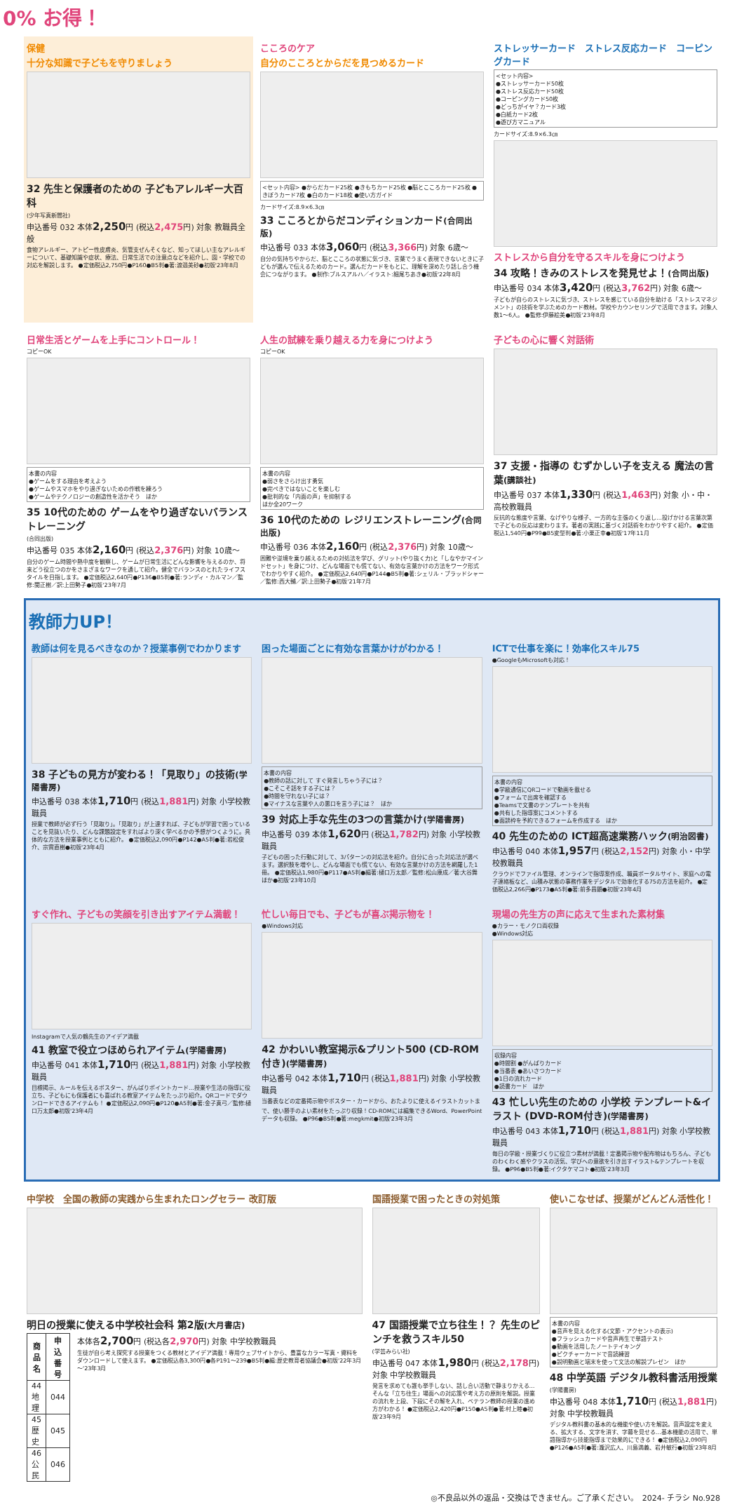0% お得！
保健
十分な知識で子どもを守りましょう
32 先生と保護者のための 子どもアレルギー大百科
(少年写真新聞社)
申込番号 032 本体2,250円 (税込2,475円) 対象 教職員全般
食物アレルギー、アトピー性皮膚炎、気管支ぜんそくなど、知ってほしい主なアレルギーについて、基礎知識や症状、療法、日常生活での注意点などを紹介し、園・学校での対応を解説します。 ●定価税込2,750円●P160●B5判●著:渡邉美砂●初版'23年8月
こころのケア
自分のこころとからだを見つめるカード
<セット内容> ●からだカード25枚 ●きもちカード25枚 ●脳とこころカード25枚 ●きぼうカード7枚 ●白のカード18枚 ●使い方ガイド
カードサイズ:8.9×6.3㎝
33 こころとからだコンディションカード(合同出版)
申込番号 033 本体3,060円 (税込3,366円) 対象 6歳～
自分の気持ちやからだ、脳とこころの状態に気づき、言葉でうまく表現できないときに子どもが選んで伝えるためのカード。選んだカードをもとに、理解を深めたり話し合う機会につながります。 ●制作:ブルスアルハ／イラスト:細尾ちあき●初版'22年8月
ストレッサーカード　ストレス反応カード　コーピングカード
<セット内容>
●ストレッサーカード50枚
●ストレス反応カード50枚
●コーピングカード50枚
●どっちがイヤ？カード3枚
●白紙カード2枚
●遊び方マニュアル
カードサイズ:8.9×6.3㎝
ストレスから自分を守るスキルを身につけよう
34 攻略！きみのストレスを発見せよ！(合同出版)
申込番号 034 本体3,420円 (税込3,762円) 対象 6歳～
子どもが自らのストレスに気づき、ストレスを感じている自分を助ける「ストレスマネジメント」の技術を学ぶためのカード教材。学校やカウンセリングで活用できます。対象人数1～6人。 ●監修:伊藤絵美●初版'23年8月
日常生活とゲームを上手にコントロール！
コピーOK
本書の内容
●ゲームをする理由を考えよう
●ゲームやスマホをやり過ぎないための作戦を練ろう
●ゲームやテクノロジーの創造性を活かそう　ほか
35 10代のための ゲームをやり過ぎないバランストレーニング
(合同出版)
申込番号 035 本体2,160円 (税込2,376円) 対象 10歳～
自分のゲーム時間や熱中度を観察し、ゲームが日常生活にどんな影響を与えるのか、将来どう役立つのかをさまざまなワークを通して紹介。健全でバランスのとれたライフスタイルを目指します。 ●定価税込2,640円●P136●B5判●著:ランディ・カルマン／監修:関正樹／訳:上田勢子●初版'23年7月
人生の試練を乗り越える力を身につけよう
コピーOK
本書の内容
●弱さをさらけ出す勇気
●完ぺきではないことを楽しむ
●批判的な「内面の声」を抑制する
ほか全20ワーク
36 10代のための レジリエンストレーニング(合同出版)
申込番号 036 本体2,160円 (税込2,376円) 対象 10歳～
困難や逆境を乗り越えるための対処法を学び、グリット(やり抜く力)と「しなやかマインドセット」を身につけ、どんな場面でも慌てない、有効な言葉かけの方法をワーク形式でわかりやすく紹介。 ●定価税込2,640円●P144●B5判●著:シェリル・ブラッドシャー／監修:西大輔／訳:上田勢子●初版'21年7月
子どもの心に響く対話術
37 支援・指導の むずかしい子を支える 魔法の言葉(講談社)
申込番号 037 本体1,330円 (税込1,463円) 対象 小・中・高校教職員
反抗的な態度や言葉、なげやりな様子、一方的な主張のくり返し…投げかける言葉次第で子どもの反応は変わります。著者の実践に基づく対話術をわかりやすく紹介。 ●定価税込1,540円●P99●B5変型判●著:小栗正幸●初版'17年11月
教師力UP！
教師は何を見るべきなのか？授業事例でわかります
38 子どもの見方が変わる！「見取り」の技術(学陽書房)
申込番号 038 本体1,710円 (税込1,881円) 対象 小学校教職員
授業で教師が必ず行う「見取り」。「見取り」が上達すれば、子どもが学習で困っていることを見抜いたり、どんな課題設定をすればより深く学べるかの予想がつくように。具体的な方法を授業事例とともに紹介。 ●定価税込2,090円●P142●A5判●著:若松俊介、宗實直樹●初版'23年4月
困った場面ごとに有効な言葉かけがわかる！
本書の内容
●教師の話に対して すぐ発言しちゃう子には？
●こそこそ話をする子には？
●時間を守れない子には？
●マイナスな言葉や人の悪口を言う子には？　ほか
39 対応上手な先生の3つの言葉かけ(学陽書房)
申込番号 039 本体1,620円 (税込1,782円) 対象 小学校教職員
子どもの困った行動に対して、3パターンの対応法を紹介。自分に合った対応法が選べます。選択肢を増やし、どんな場面でも慌てない、有効な言葉かけの方法を網羅した1冊。 ●定価税込1,980円●P117●A5判●編著:樋口万太郎／監修:松山康成／著:大谷舞ほか●初版'23年10月
ICTで仕事を楽に！効率化スキル75
●GoogleもMicrosoftも対応！
本書の内容
●学級通信にQRコードで動画を載せる
●フォームで出席を確認する
●Teamsで文書のテンプレートを共有
●共有した指導案にコメントする
●面談枠を予約できるフォームを作成する　ほか
40 先生のための ICT超高速業務ハック(明治図書)
申込番号 040 本体1,957円 (税込2,152円) 対象 小・中学校教職員
クラウドでファイル管理、オンラインで指導案作成、職員ポータルサイト、家庭への電子連絡板など、山積み状態の事務作業をデジタルで効率化する75の方法を紹介。 ●定価税込2,266円●P173●A5判●著:前多昌顕●初版'23年4月
すぐ作れ、子どもの笑顔を引き出すアイテム満載！
Instagramで人気の鶴先生のアイデア満載
41 教室で役立つほめられアイテム(学陽書房)
申込番号 041 本体1,710円 (税込1,881円) 対象 小学校教職員
目標掲示、ルールを伝えるポスター、がんばりポイントカード…授業や生活の指導に役立ち、子どもにも保護者にも喜ばれる教室アイテムをたっぷり紹介。QRコードでダウンロードできるアイテムも！ ●定価税込2,090円●P120●A5判●著:金子真弓／監修:樋口万太郎●初版'23年4月
忙しい毎日でも、子どもが喜ぶ掲示物を！
●Windows対応
42 かわいい教室掲示&プリント500 (CD-ROM付き)(学陽書房)
申込番号 042 本体1,710円 (税込1,881円) 対象 小学校教職員
当番表などの定番掲示物やポスター・カードから、おたよりに使えるイラストカットまで、使い勝手のよい素材をたっぷり収録！CD-ROMには編集できるWord、PowerPointデータも収録。 ●P96●B5判●著:megkmit●初版'23年3月
現場の先生方の声に応えて生まれた素材集
●カラー・モノクロ両収録
●Windows対応
収録内容
●時間割 ●がんばりカード
●当番表 ●あいさつカード
●1日の流れカード
●読書カード　ほか
43 忙しい先生のための 小学校 テンプレート&イラスト (DVD-ROM付き)(学陽書房)
申込番号 043 本体1,710円 (税込1,881円) 対象 小学校教職員
毎日の学級・授業づくりに役立つ素材が満載！定番掲示物や配布物はもちろん、子どものわくわく感やクラスの活気、学びへの意欲を引き出すイラスト&テンプレートを収録。 ●P96●B5判●著:イクタケマコト●初版'23年3月
中学校　全国の教師の実践から生まれたロングセラー 改訂版
明日の授業に使える中学校社会科 第2版(大月書店)
| 商品名 | 申込番号 |
| --- | --- |
| 44 地理 | 044 |
| 45 歴史 | 045 |
| 46 公民 | 046 |
本体各2,700円 (税込各2,970円) 対象 中学校教職員
生徒が自ら考え探究する授業をつくる教材とアイデア満載！専用ウェブサイトから、豊富なカラー写真・資料をダウンロードして使えます。 ●定価税込各3,300円●各P191～239●B5判●編:歴史教育者協議会●初版'22年3月～'23年3月
国語授業で困ったときの対処策
47 国語授業で立ち往生！？ 先生のピンチを救うスキル50
(学芸みらい社)
申込番号 047 本体1,980円 (税込2,178円) 対象 中学校教職員
発言を求めても誰も挙手しない、話し合い活動で静まりかえる…そんな「立ち往生」場面への対応策や考え方の原則を解説。授業の流れを上段、下段にその解を入れ、ベテラン教師の授業の進め方がわかる！ ●定価税込2,420円●P150●A5判●著:村上睦●初版'23年9月
使いこなせば、授業がどんどん活性化！
本書の内容
●音声を見える化する(文節・アクセントの表示)
●フラッシュカードや音声再生で単語テスト
●動画を活用したノートテイキング
●ピクチャーカードで音読練習
●説明動画と端末を使って文法の解説プレゼン　ほか
48 中学英語 デジタル教科書活用授業
(学陽書房)
申込番号 048 本体1,710円 (税込1,881円) 対象 中学校教職員
デジタル教科書の基本的な機能や使い方を解説。音声設定を変える、拡大する、文字を消す、字幕を見せる…基本機能の活用で、単語指導から技能指導まで効果的にできる！ ●定価税込2,090円●P126●A5判●著:瀧沢広人、川島満義、岩井敏行●初版'23年8月
◎不良品以外の返品・交換はできません。ご了承ください。　2024- チラシ No.928